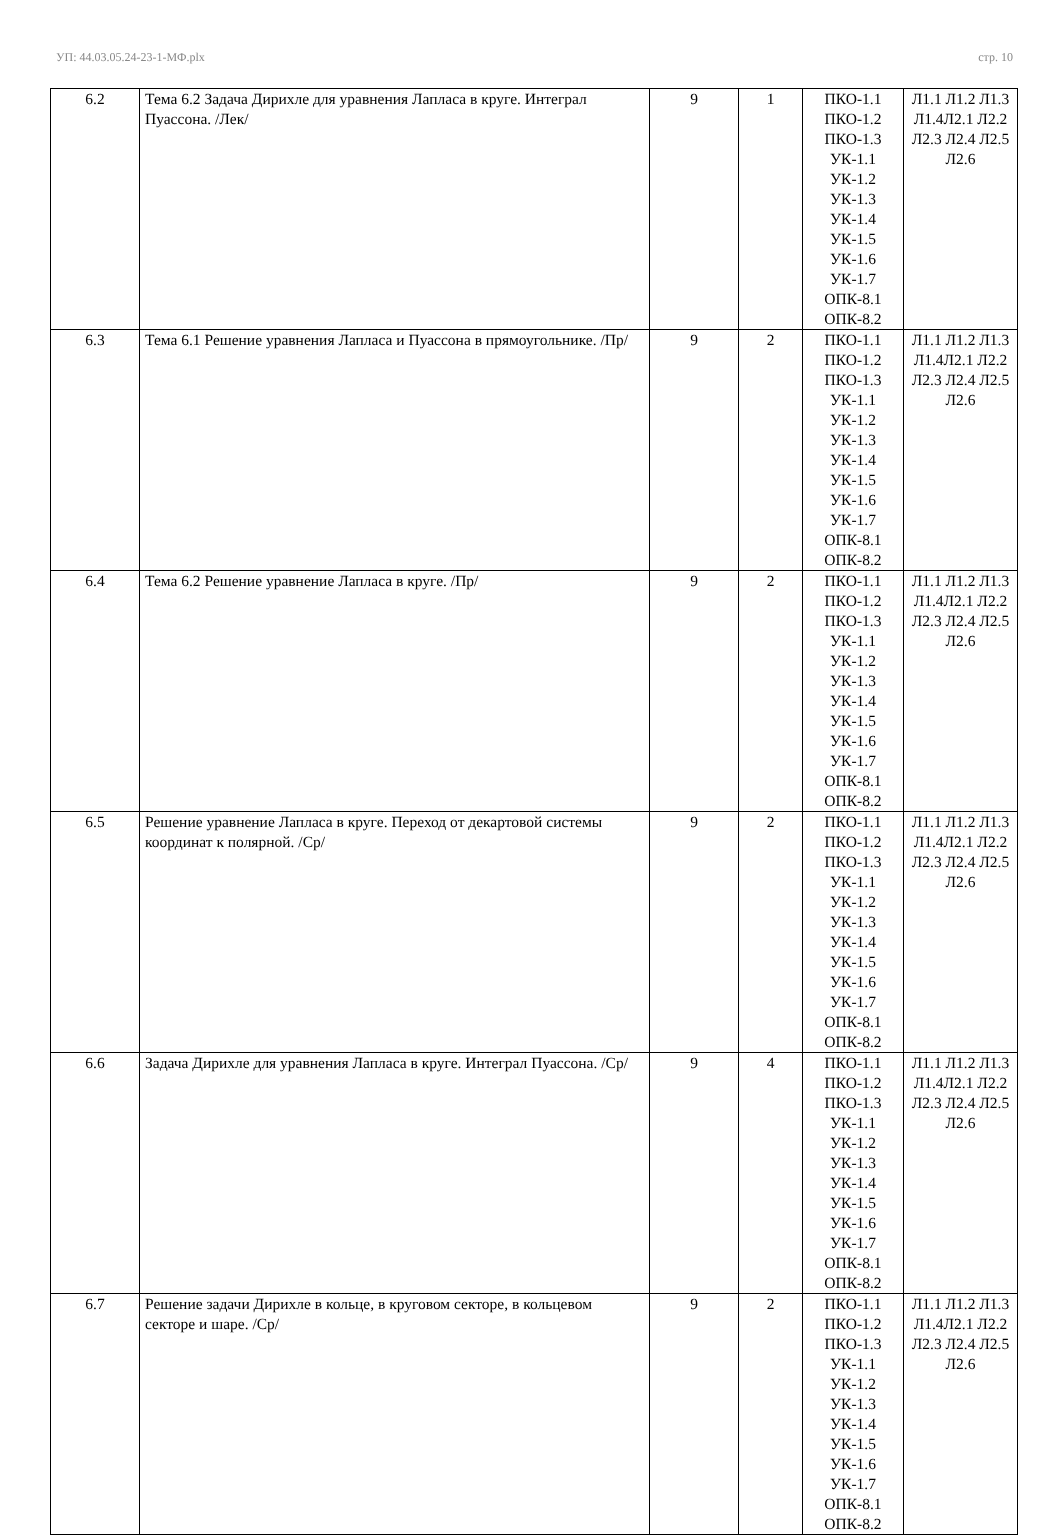УП: 44.03.05.24-23-1-МФ.plx стр. 10
| 6.2 | Тема 6.2 Задача Дирихле для уравнения Лапласа в круге. Интеграл Пуассона. /Лек/ | 9 | 1 | ПКО-1.1 ПКО-1.2 ПКО-1.3 УК-1.1 УК-1.2 УК-1.3 УК-1.4 УК-1.5 УК-1.6 УК-1.7 ОПК-8.1 ОПК-8.2 | Л1.1 Л1.2 Л1.3 Л1.4Л2.1 Л2.2 Л2.3 Л2.4 Л2.5 Л2.6 |
| 6.3 | Тема 6.1 Решение уравнения Лапласа и Пуассона в прямоугольнике. /Пр/ | 9 | 2 | ПКО-1.1 ПКО-1.2 ПКО-1.3 УК-1.1 УК-1.2 УК-1.3 УК-1.4 УК-1.5 УК-1.6 УК-1.7 ОПК-8.1 ОПК-8.2 | Л1.1 Л1.2 Л1.3 Л1.4Л2.1 Л2.2 Л2.3 Л2.4 Л2.5 Л2.6 |
| 6.4 | Тема 6.2 Решение уравнение Лапласа в круге. /Пр/ | 9 | 2 | ПКО-1.1 ПКО-1.2 ПКО-1.3 УК-1.1 УК-1.2 УК-1.3 УК-1.4 УК-1.5 УК-1.6 УК-1.7 ОПК-8.1 ОПК-8.2 | Л1.1 Л1.2 Л1.3 Л1.4Л2.1 Л2.2 Л2.3 Л2.4 Л2.5 Л2.6 |
| 6.5 | Решение уравнение Лапласа в круге. Переход от декартовой системы координат к полярной. /Ср/ | 9 | 2 | ПКО-1.1 ПКО-1.2 ПКО-1.3 УК-1.1 УК-1.2 УК-1.3 УК-1.4 УК-1.5 УК-1.6 УК-1.7 ОПК-8.1 ОПК-8.2 | Л1.1 Л1.2 Л1.3 Л1.4Л2.1 Л2.2 Л2.3 Л2.4 Л2.5 Л2.6 |
| 6.6 | Задача Дирихле для уравнения Лапласа в круге. Интеграл Пуассона. /Ср/ | 9 | 4 | ПКО-1.1 ПКО-1.2 ПКО-1.3 УК-1.1 УК-1.2 УК-1.3 УК-1.4 УК-1.5 УК-1.6 УК-1.7 ОПК-8.1 ОПК-8.2 | Л1.1 Л1.2 Л1.3 Л1.4Л2.1 Л2.2 Л2.3 Л2.4 Л2.5 Л2.6 |
| 6.7 | Решение задачи Дирихле в кольце, в круговом секторе, в кольцевом секторе и шаре. /Ср/ | 9 | 2 | ПКО-1.1 ПКО-1.2 ПКО-1.3 УК-1.1 УК-1.2 УК-1.3 УК-1.4 УК-1.5 УК-1.6 УК-1.7 ОПК-8.1 ОПК-8.2 | Л1.1 Л1.2 Л1.3 Л1.4Л2.1 Л2.2 Л2.3 Л2.4 Л2.5 Л2.6 |